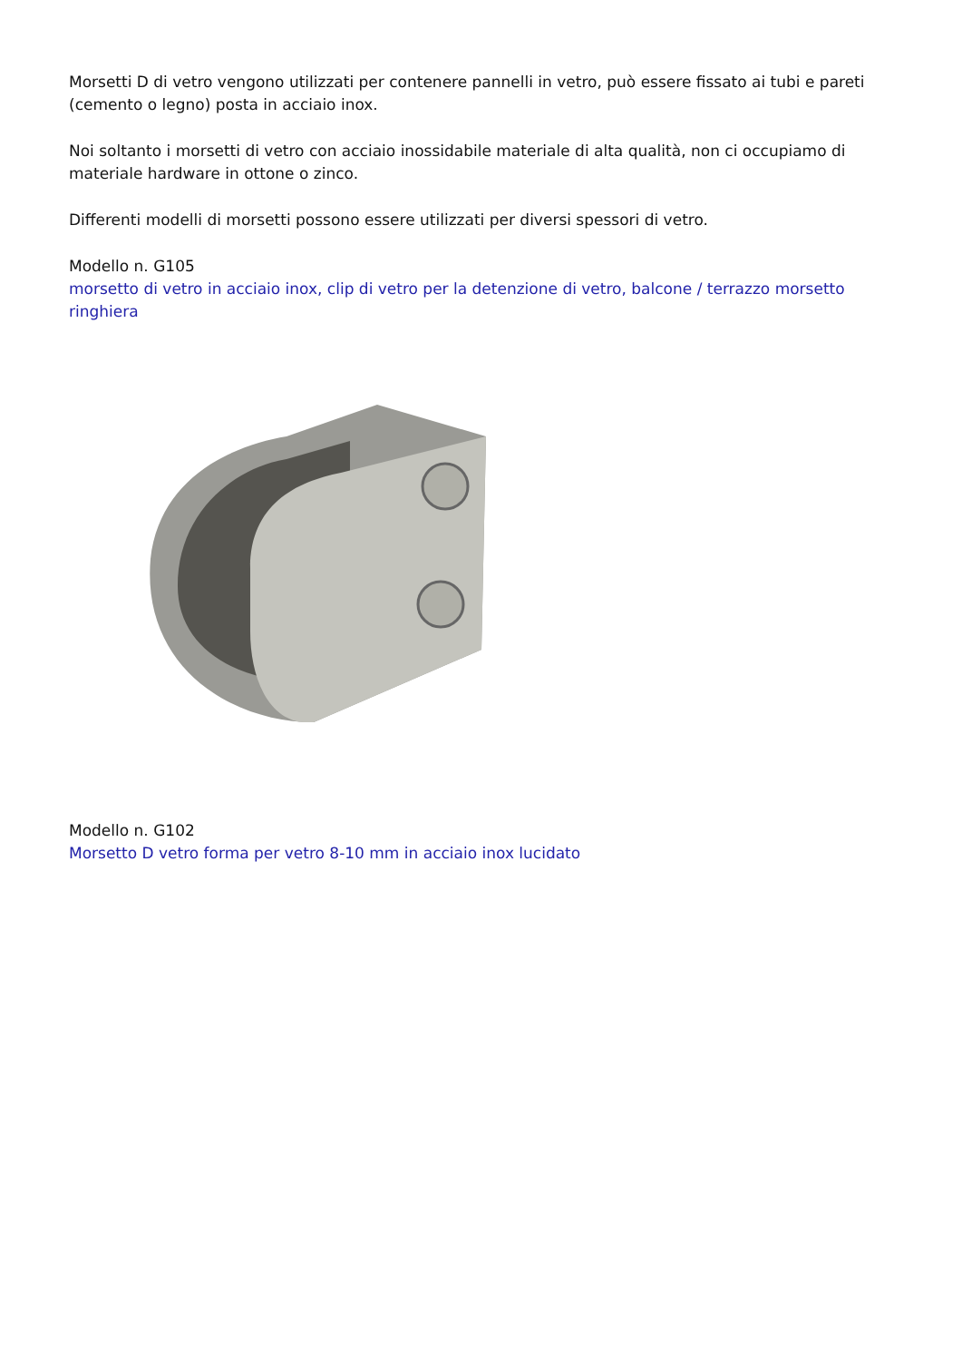Morsetti D di vetro vengono utilizzati per contenere pannelli in vetro, può essere fissato ai tubi e pareti (cemento o legno) posta in acciaio inox.
Noi soltanto i morsetti di vetro con acciaio inossidabile materiale di alta qualità, non ci occupiamo di materiale hardware in ottone o zinco.
Differenti modelli di morsetti possono essere utilizzati per diversi spessori di vetro.
Modello n. G105
morsetto di vetro in acciaio inox, clip di vetro per la detenzione di vetro, balcone / terrazzo morsetto ringhiera
Modello n. G102
Morsetto D vetro forma per vetro 8-10 mm in acciaio inox lucidato